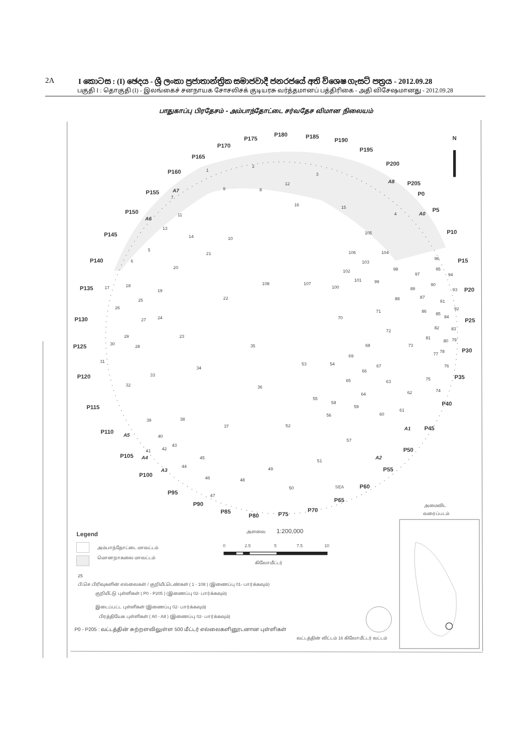2A I කොටස : (I) ඡෙදය - ශ්‍රී ලංකා ප්‍රජාතාන්ත්‍රික සමාජවාදී ජනරජයේ අති විශෙෂ ගැසට් පත්‍රය - 2012.09.28
பகுதி I : தொகுதி (I) - இலங்கைச் சனநாயக சோசலிசக் குடியரசு வர்த்தமானப் பத்திரிகை - அதி விசேஷமானது - 2012.09.28
பாதுகாப்பு பிரதேசம் - அம்பாந்தோட்டை சர்வதேச விமான நிலையம்
N
P175
P180
P185
P190
P170
P195
P165
P200
P160
P205
P155
P0
P5
P150
P145
P10
P140
P15
P135
P20
P130
P25
P125
P30
P120
P35
P115
P40
P110
P45
P105
P50
P100
P55
P95
P60
P90
P65
P85
P80
P75
P70
A7
A8
A6
A0
A5
A1
A4
A2
A3
SEA
1
2
3
4
5
6
7
8
9
10
11
12
13
14
15
16
17
18
19
20
21
22
23
24
25
26
27
28
29
30
31
32
33
34
35
36
37
38
39
40
41
42
43
44
45
46
47
48
49
50
51
52
53
54
55
56
57
58
59
60
61
62
63
64
65
66
67
68
69
70
71
72
73
74
75
76
77
78
79
80
81
82
83
84
85
86
87
88
89
90
91
92
93
94
95
96
97
98
99
100
101
102
103
104
105
106
107
108
Legend
அம்பாந்தோட்டை மாவட்டம்
மொனறாகலை மாவட்டம்
25
பி.செ.பிரிவுகளின் எல்லைகள் / குறியீட்டெண்கள் ( 1 - 108 ) (இணைப்பு 01- பார்க்கவும்)
குறியீட்டு புள்ளிகள் ( P0 - P205 ) (இணைப்பு 02- பார்க்கவும்)
இடைப்பட்ட புள்ளிகள் (இணைப்பு 02- பார்க்கவும்)
பிரத்தியேக புள்ளிகள் ( A0 - A8 ) (இணைப்பு 02- பார்க்கவும்)
P0 - P205 : வட்டத்தின் சுற்றளவிலுள்ள 500 மீட்டர் எல்லைகளினூடனான புள்ளிகள்
வட்டத்தின் விட்டம் 16 கிலோமீட்டர் வட்டம்
அளவை
1:200,000
0
2.5
5
7.5
10
கிலோமீட்டர்
அமைவிட
வரைப்படம்